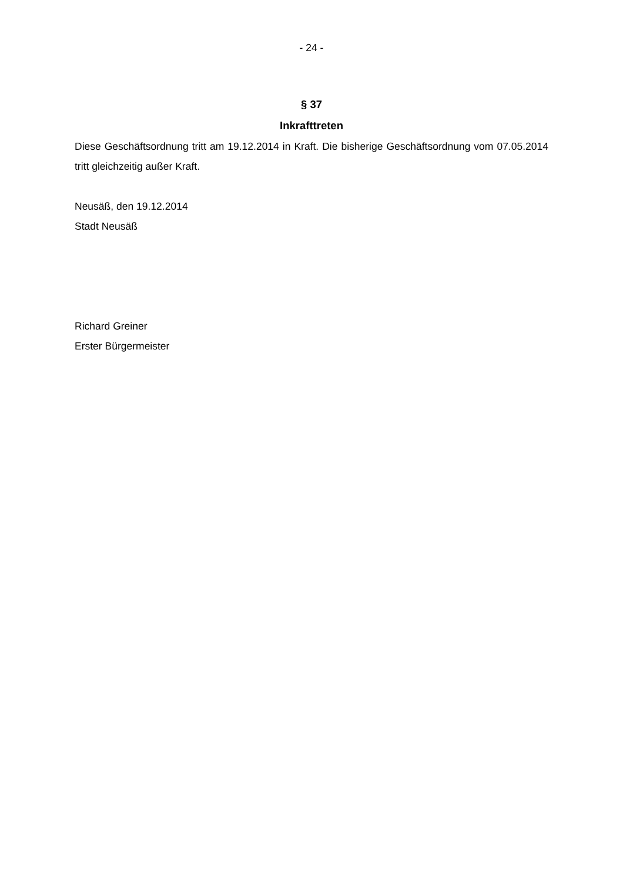- 24 -
§ 37
Inkrafttreten
Diese Geschäftsordnung tritt am 19.12.2014 in Kraft. Die bisherige Geschäftsordnung vom 07.05.2014 tritt gleichzeitig außer Kraft.
Neusäß, den 19.12.2014
Stadt Neusäß
Richard Greiner
Erster Bürgermeister